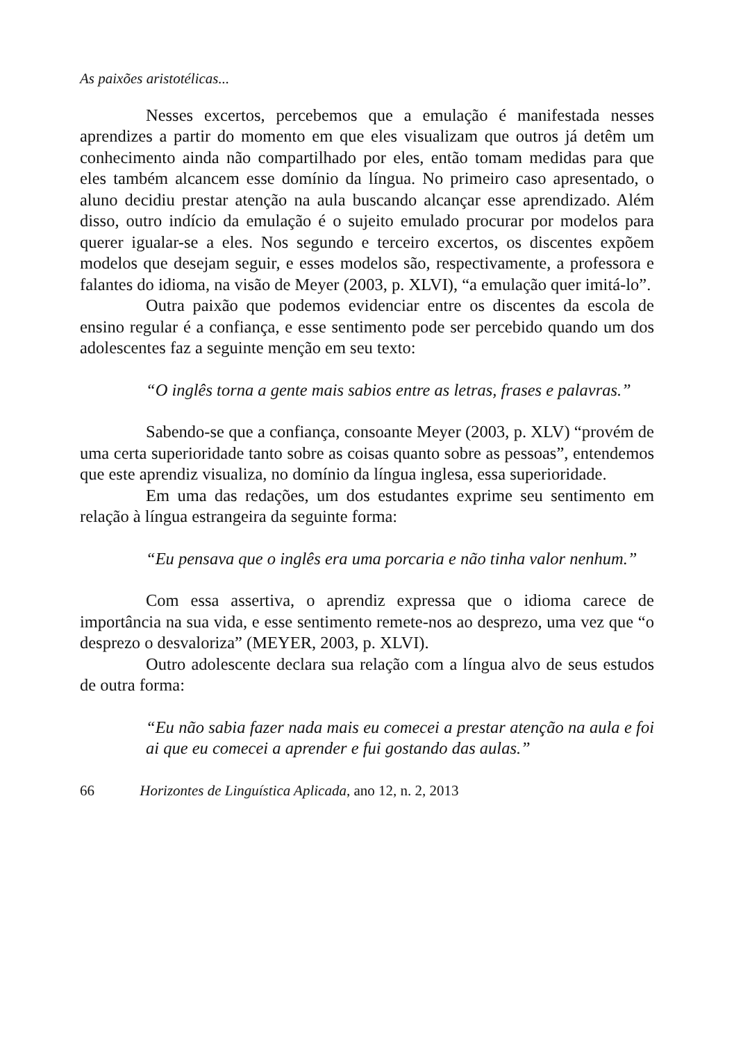As paixões aristotélicas...
Nesses excertos, percebemos que a emulação é manifestada nesses aprendizes a partir do momento em que eles visualizam que outros já detêm um conhecimento ainda não compartilhado por eles, então tomam medidas para que eles também alcancem esse domínio da língua. No primeiro caso apresentado, o aluno decidiu prestar atenção na aula buscando alcançar esse aprendizado. Além disso, outro indício da emulação é o sujeito emulado procurar por modelos para querer igualar-se a eles. Nos segundo e terceiro excertos, os discentes expõem modelos que desejam seguir, e esses modelos são, respectivamente, a professora e falantes do idioma, na visão de Meyer (2003, p. XLVI), “a emulação quer imitá-lo”.
Outra paixão que podemos evidenciar entre os discentes da escola de ensino regular é a confiança, e esse sentimento pode ser percebido quando um dos adolescentes faz a seguinte menção em seu texto:
“O inglês torna a gente mais sabios entre as letras, frases e palavras.”
Sabendo-se que a confiança, consoante Meyer (2003, p. XLV) “provém de uma certa superioridade tanto sobre as coisas quanto sobre as pessoas”, entendemos que este aprendiz visualiza, no domínio da língua inglesa, essa superioridade.
Em uma das redações, um dos estudantes exprime seu sentimento em relação à língua estrangeira da seguinte forma:
“Eu pensava que o inglês era uma porcaria e não tinha valor nenhum.”
Com essa assertiva, o aprendiz expressa que o idioma carece de importância na sua vida, e esse sentimento remete-nos ao desprezo, uma vez que “o desprezo o desvaloriza” (MEYER, 2003, p. XLVI).
Outro adolescente declara sua relação com a língua alvo de seus estudos de outra forma:
“Eu não sabia fazer nada mais eu comecei a prestar atenção na aula e foi ai que eu comecei a aprender e fui gostando das aulas.”
66 Horizontes de Linguística Aplicada, ano 12, n. 2, 2013